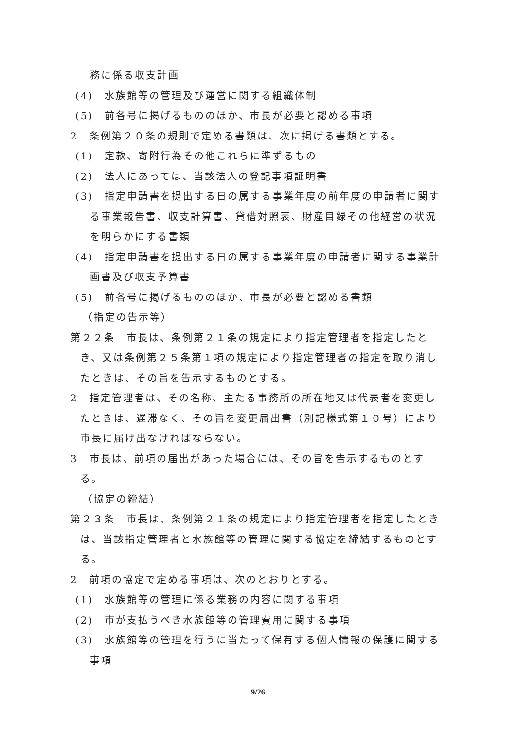務に係る収支計画
(4)　水族館等の管理及び運営に関する組織体制
(5)　前各号に掲げるもののほか、市長が必要と認める事項
2　条例第２０条の規則で定める書類は、次に掲げる書類とする。
(1)　定款、寄附行為その他これらに準ずるもの
(2)　法人にあっては、当該法人の登記事項証明書
(3)　指定申請書を提出する日の属する事業年度の前年度の申請者に関する事業報告書、収支計算書、貸借対照表、財産目録その他経営の状況を明らかにする書類
(4)　指定申請書を提出する日の属する事業年度の申請者に関する事業計画書及び収支予算書
(5)　前各号に掲げるもののほか、市長が必要と認める書類
（指定の告示等）
第２２条　市長は、条例第２１条の規定により指定管理者を指定したとき、又は条例第２５条第１項の規定により指定管理者の指定を取り消したときは、その旨を告示するものとする。
2　指定管理者は、その名称、主たる事務所の所在地又は代表者を変更したときは、遅滞なく、その旨を変更届出書（別記様式第１０号）により市長に届け出なければならない。
3　市長は、前項の届出があった場合には、その旨を告示するものとする。
（協定の締結）
第２３条　市長は、条例第２１条の規定により指定管理者を指定したときは、当該指定管理者と水族館等の管理に関する協定を締結するものとする。
2　前項の協定で定める事項は、次のとおりとする。
(1)　水族館等の管理に係る業務の内容に関する事項
(2)　市が支払うべき水族館等の管理費用に関する事項
(3)　水族館等の管理を行うに当たって保有する個人情報の保護に関する事項
9/26